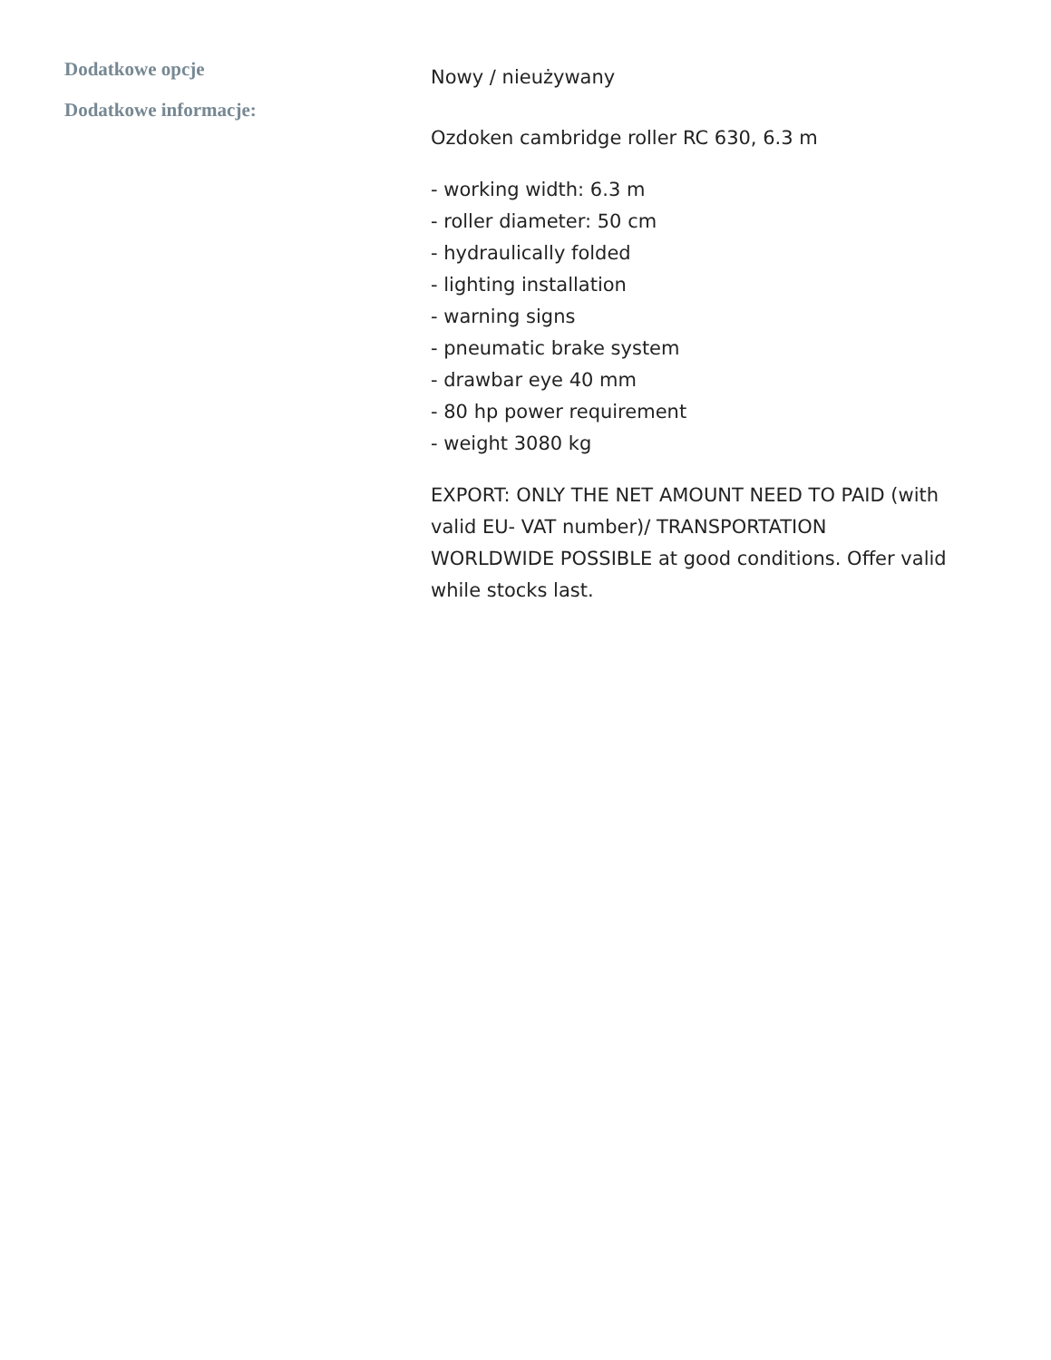Dodatkowe opcje
Dodatkowe informacje:
Nowy / nieużywany
Ozdoken cambridge roller RC 630, 6.3 m
- working width: 6.3 m
- roller diameter: 50 cm
- hydraulically folded
- lighting installation
- warning signs
- pneumatic brake system
- drawbar eye 40 mm
- 80 hp power requirement
- weight 3080 kg
EXPORT: ONLY THE NET AMOUNT NEED TO PAID (with valid EU- VAT number)/ TRANSPORTATION WORLDWIDE POSSIBLE at good conditions. Offer valid while stocks last.